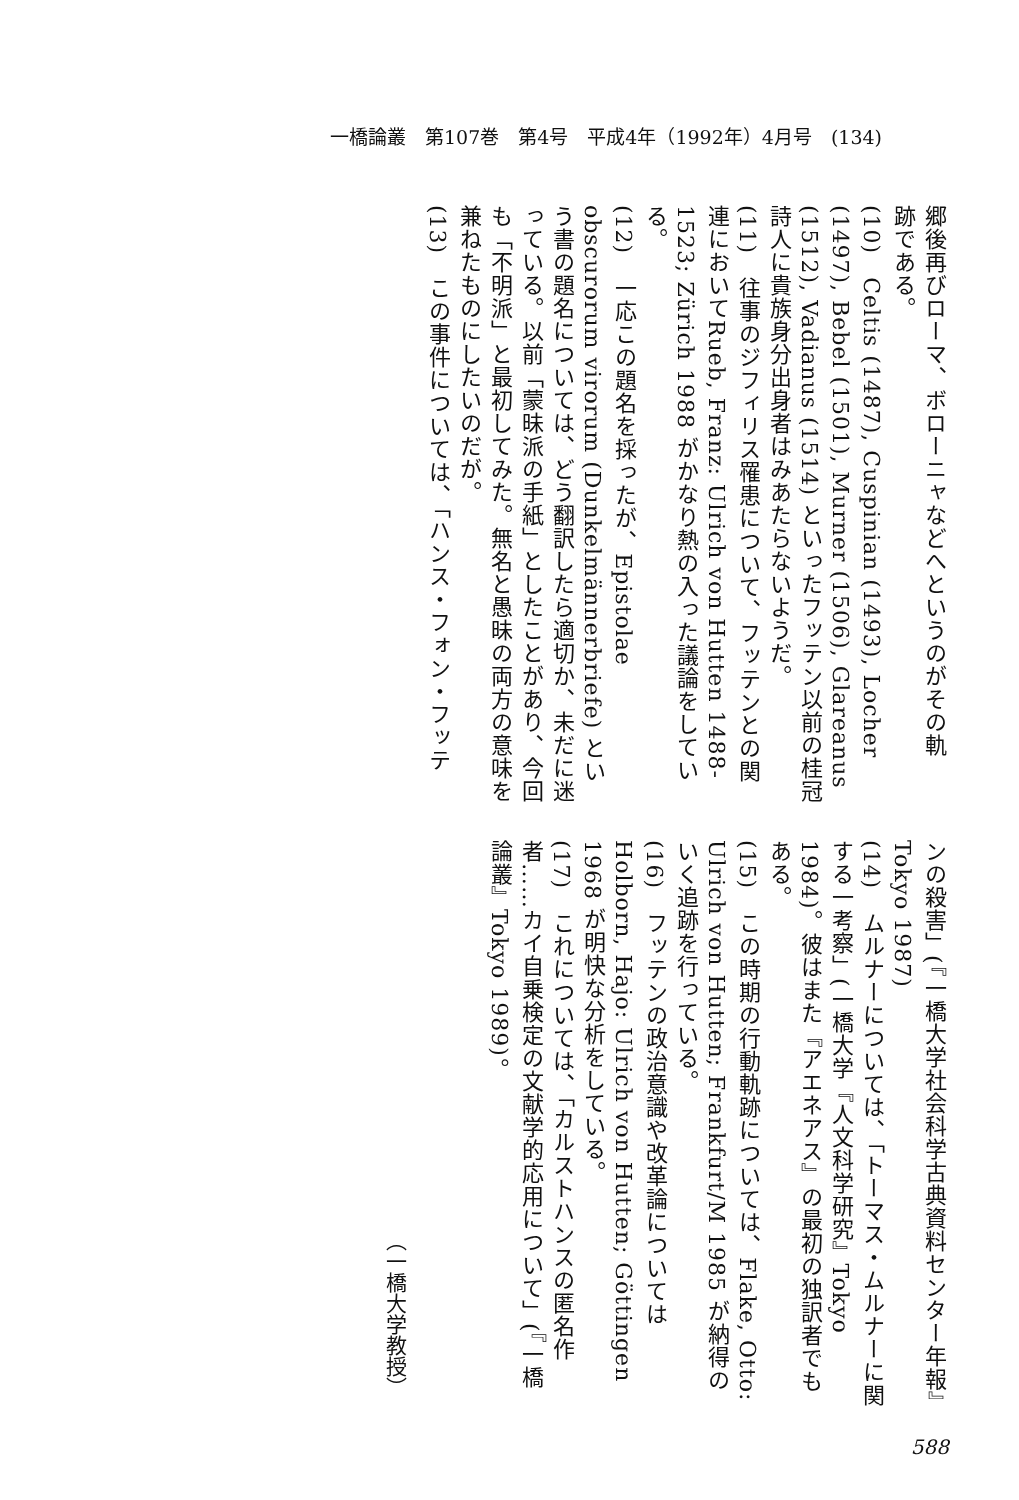一橋論叢　第107巻　第4号　平成4年（1992年）4月号　(134)
郷後再びローマ、ボローニャなどへというのがその軌
跡である。
(10)　Celtis (1487), Cuspinian (1493), Locher (1497), Bebel (1501), Murner (1506), Glareanus (1512), Vadianus (1514) といったフッテン以前の桂冠詩人に貴族身分出身者はみあたらないようだ。
(11)　往事のジフィリス罹患について、フッテンとの関連においてRueb, Franz: Ulrich von Hutten 1488-1523; Zürich 1988 がかなり熱の入った議論をしている。
(12)　一応この題名を採ったが、Epistolae obscurorum virorum (Dunkelmännerbriefe) という書の題名については、どう翻訳したら適切か、未だに迷っている。以前「蒙昧派の手紙」としたことがあり、今回も「不明派」と最初してみた。無名と愚昧の両方の意味を兼ねたものにしたいのだが。
(13)　この事件については、「ハンス・フォン・フッテ
ンの殺害」(『一橋大学社会科学古典資料センター年報』Tokyo 1987)
(14)　ムルナーについては、「トーマス・ムルナーに関する一考察」(一橋大学『人文科学研究』Tokyo 1984)。彼はまた『アエネアス』の最初の独訳者でもある。
(15)　この時期の行動軌跡については、Flake, Otto: Ulrich von Hutten; Frankfurt/M 1985 が納得のいく追跡を行っている。
(16)　フッテンの政治意識や改革論についてはHolborn, Hajo: Ulrich von Hutten; Göttingen 1968 が明快な分析をしている。
(17)　これについては、「カルストハンスの匿名作者……カイ自乗検定の文献学的応用について」(『一橋論叢』Tokyo 1989)。
（一橋大学教授）
588